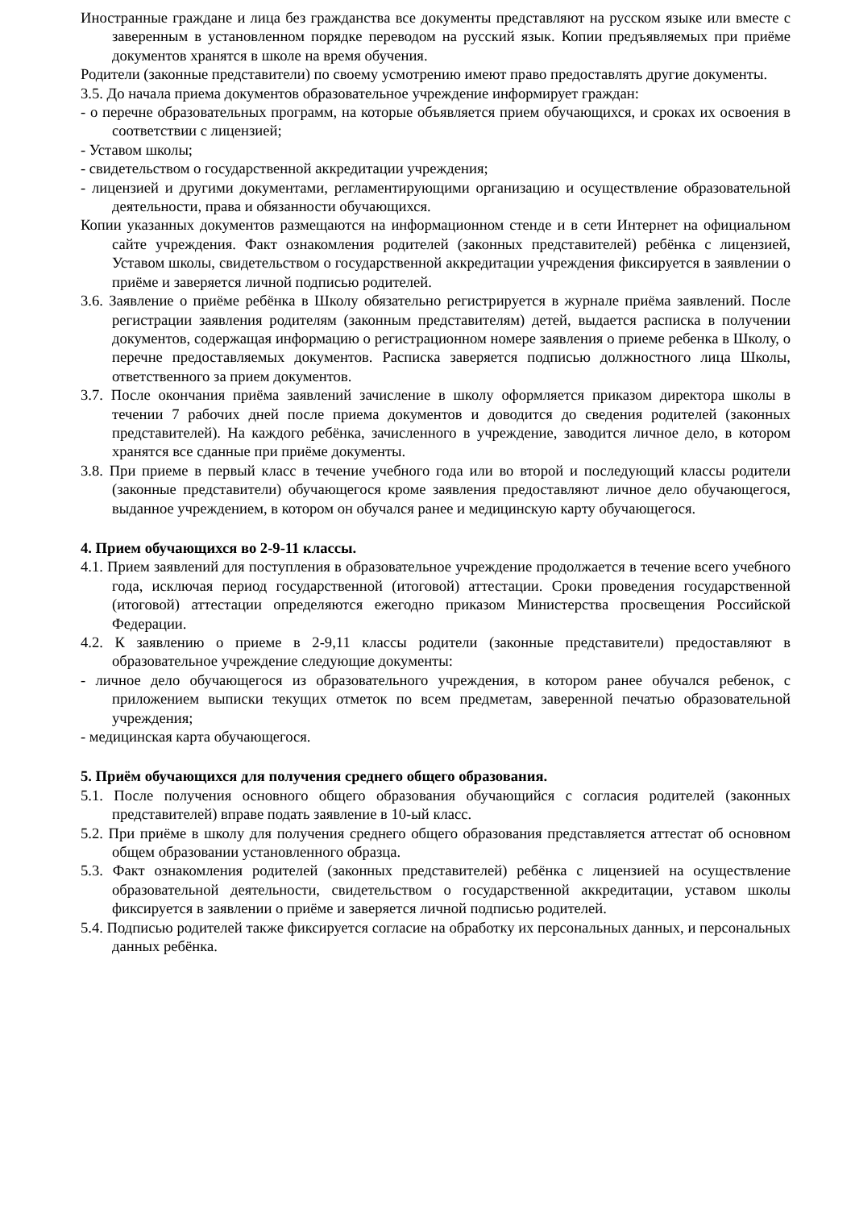Иностранные граждане и лица без гражданства все документы представляют на русском языке или вместе с заверенным в установленном порядке переводом на русский язык. Копии предъявляемых при приёме документов хранятся в школе на время обучения.
Родители (законные представители) по своему усмотрению имеют право предоставлять другие документы.
3.5. До начала приема документов образовательное учреждение информирует граждан:
- о перечне образовательных программ, на которые объявляется прием обучающихся, и сроках их освоения в соответствии с лицензией;
- Уставом школы;
- свидетельством о государственной аккредитации учреждения;
- лицензией и другими документами, регламентирующими организацию и осуществление образовательной деятельности, права и обязанности обучающихся.
Копии указанных документов размещаются на информационном стенде и в сети Интернет на официальном сайте учреждения. Факт ознакомления родителей (законных представителей) ребёнка с лицензией, Уставом школы, свидетельством о государственной аккредитации учреждения фиксируется в заявлении о приёме и заверяется личной подписью родителей.
3.6. Заявление о приёме ребёнка в Школу обязательно регистрируется в журнале приёма заявлений. После регистрации заявления родителям (законным представителям) детей, выдается расписка в получении документов, содержащая информацию о регистрационном номере заявления о приеме ребенка в Школу, о перечне предоставляемых документов. Расписка заверяется подписью должностного лица Школы, ответственного за прием документов.
3.7. После окончания приёма заявлений зачисление в школу оформляется приказом директора школы в течении 7 рабочих дней после приема документов и доводится до сведения родителей (законных представителей). На каждого ребёнка, зачисленного в учреждение, заводится личное дело, в котором хранятся все сданные при приёме документы.
3.8. При приеме в первый класс в течение учебного года или во второй и последующий классы родители (законные представители) обучающегося кроме заявления предоставляют личное дело обучающегося, выданное учреждением, в котором он обучался ранее и медицинскую карту обучающегося.
4. Прием обучающихся во 2-9-11 классы.
4.1. Прием заявлений для поступления в образовательное учреждение продолжается в течение всего учебного года, исключая период государственной (итоговой) аттестации. Сроки проведения государственной (итоговой) аттестации определяются ежегодно приказом Министерства просвещения Российской Федерации.
4.2. К заявлению о приеме в 2-9,11 классы родители (законные представители) предоставляют в образовательное учреждение следующие документы:
- личное дело обучающегося из образовательного учреждения, в котором ранее обучался ребенок, с приложением выписки текущих отметок по всем предметам, заверенной печатью образовательной учреждения;
- медицинская карта обучающегося.
5. Приём обучающихся для получения среднего общего образования.
5.1. После получения основного общего образования обучающийся с согласия родителей (законных представителей) вправе подать заявление в 10-ый класс.
5.2. При приёме в школу для получения среднего общего образования представляется аттестат об основном общем образовании установленного образца.
5.3. Факт ознакомления родителей (законных представителей) ребёнка с лицензией на осуществление образовательной деятельности, свидетельством о государственной аккредитации, уставом школы фиксируется в заявлении о приёме и заверяется личной подписью родителей.
5.4. Подписью родителей также фиксируется согласие на обработку их персональных данных, и персональных данных ребёнка.